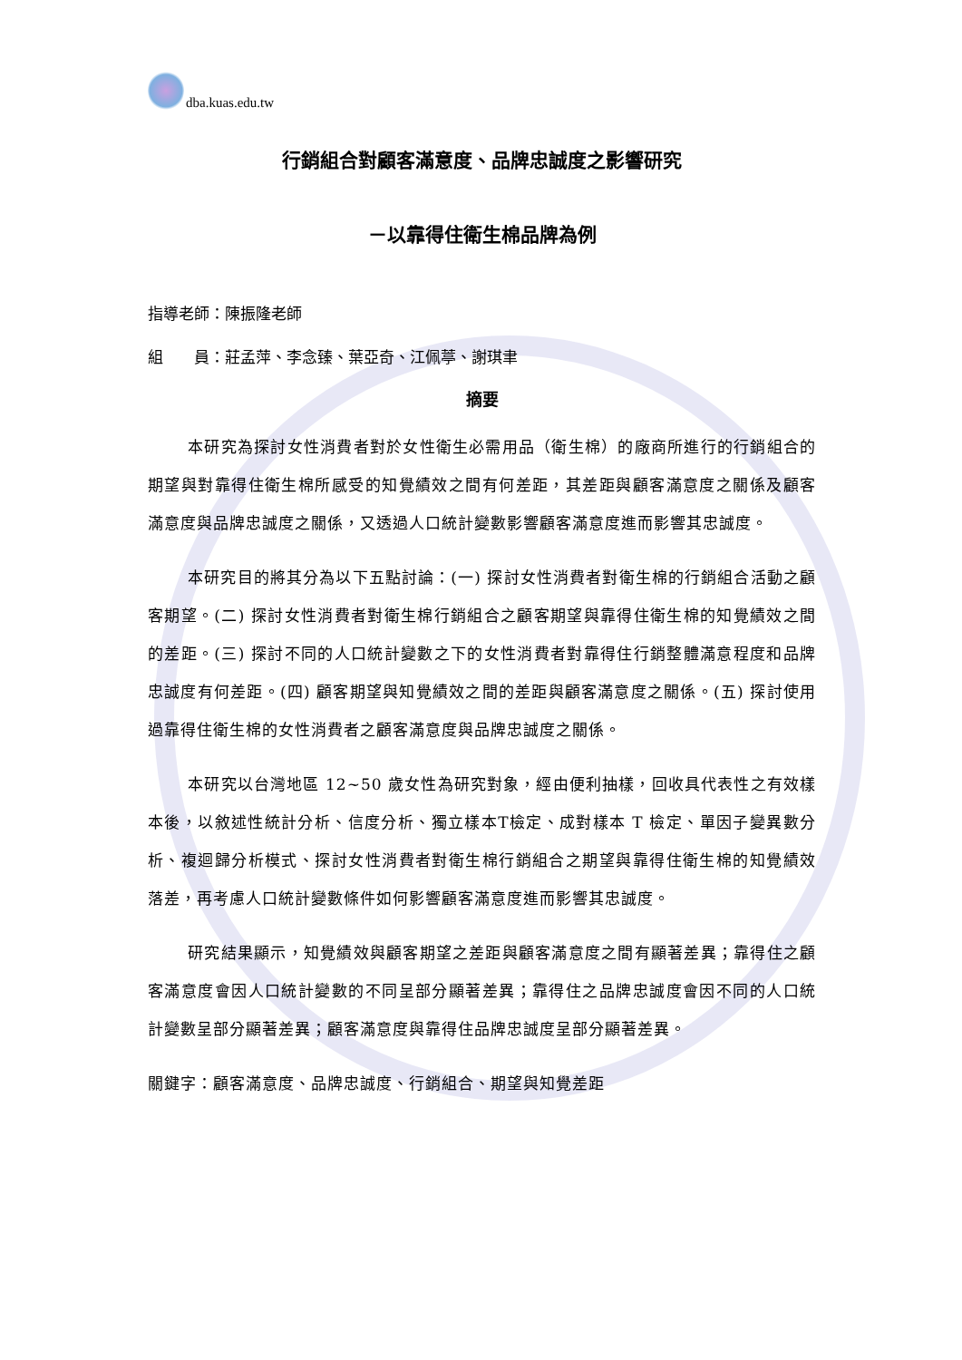dba.kuas.edu.tw
行銷組合對顧客滿意度、品牌忠誠度之影響研究
－以靠得住衛生棉品牌為例
指導老師：陳振隆老師
組　　員：莊孟萍、李念臻、葉亞奇、江佩葶、謝琪聿
摘要
本研究為探討女性消費者對於女性衛生必需用品（衛生棉）的廠商所進行的行銷組合的期望與對靠得住衛生棉所感受的知覺績效之間有何差距，其差距與顧客滿意度之關係及顧客滿意度與品牌忠誠度之關係，又透過人口統計變數影響顧客滿意度進而影響其忠誠度。
本研究目的將其分為以下五點討論：(一) 探討女性消費者對衛生棉的行銷組合活動之顧客期望。(二) 探討女性消費者對衛生棉行銷組合之顧客期望與靠得住衛生棉的知覺績效之間的差距。(三) 探討不同的人口統計變數之下的女性消費者對靠得住行銷整體滿意程度和品牌忠誠度有何差距。(四) 顧客期望與知覺績效之間的差距與顧客滿意度之關係。(五) 探討使用過靠得住衛生棉的女性消費者之顧客滿意度與品牌忠誠度之關係。
本研究以台灣地區 12~50 歲女性為研究對象，經由便利抽樣，回收具代表性之有效樣本後，以敘述性統計分析、信度分析、獨立樣本T檢定、成對樣本 T 檢定、單因子變異數分析、複迴歸分析模式、探討女性消費者對衛生棉行銷組合之期望與靠得住衛生棉的知覺績效落差，再考慮人口統計變數條件如何影響顧客滿意度進而影響其忠誠度。
研究結果顯示，知覺績效與顧客期望之差距與顧客滿意度之間有顯著差異；靠得住之顧客滿意度會因人口統計變數的不同呈部分顯著差異；靠得住之品牌忠誠度會因不同的人口統計變數呈部分顯著差異；顧客滿意度與靠得住品牌忠誠度呈部分顯著差異。
關鍵字：顧客滿意度、品牌忠誠度、行銷組合、期望與知覺差距